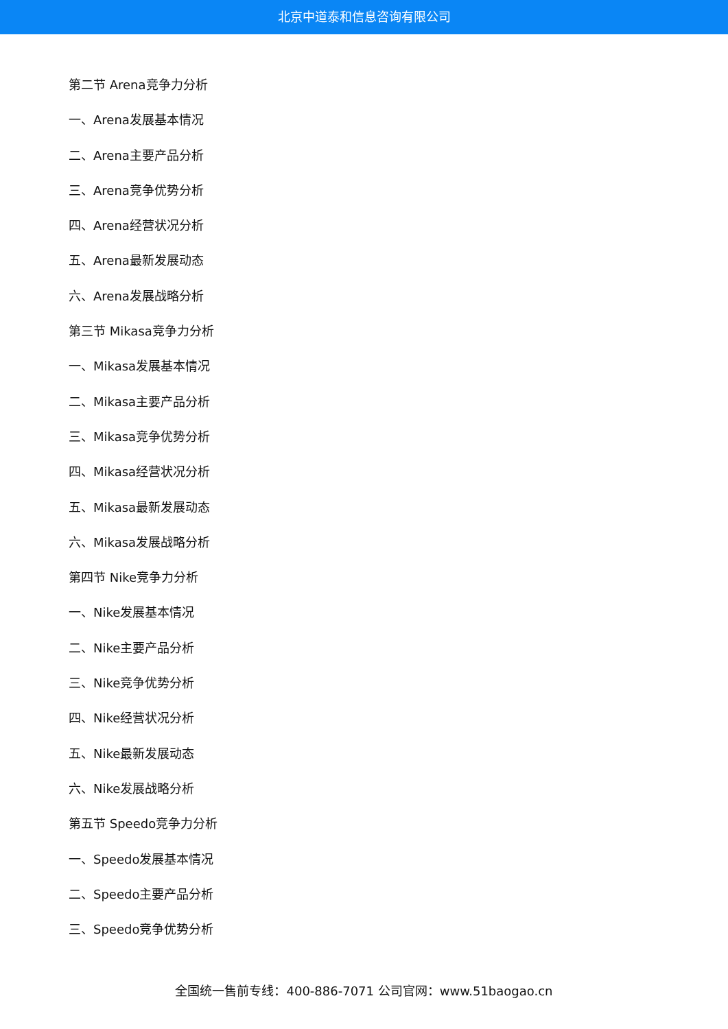北京中道泰和信息咨询有限公司
第二节 Arena竞争力分析
一、Arena发展基本情况
二、Arena主要产品分析
三、Arena竞争优势分析
四、Arena经营状况分析
五、Arena最新发展动态
六、Arena发展战略分析
第三节 Mikasa竞争力分析
一、Mikasa发展基本情况
二、Mikasa主要产品分析
三、Mikasa竞争优势分析
四、Mikasa经营状况分析
五、Mikasa最新发展动态
六、Mikasa发展战略分析
第四节 Nike竞争力分析
一、Nike发展基本情况
二、Nike主要产品分析
三、Nike竞争优势分析
四、Nike经营状况分析
五、Nike最新发展动态
六、Nike发展战略分析
第五节 Speedo竞争力分析
一、Speedo发展基本情况
二、Speedo主要产品分析
三、Speedo竞争优势分析
全国统一售前专线：400-886-7071 公司官网：www.51baogao.cn